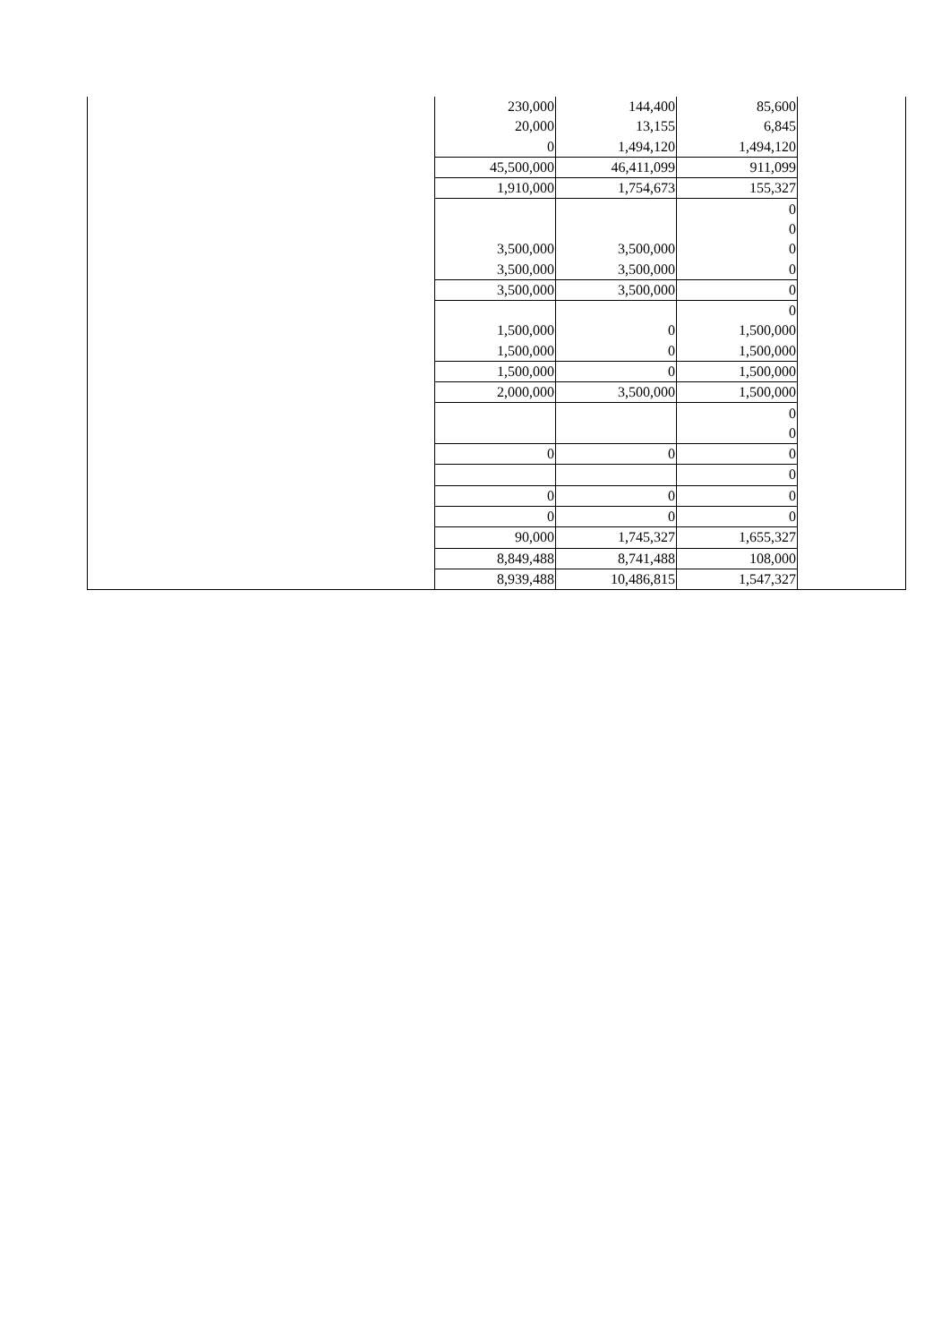| | 230,000 | 144,400 | 85,600 | |
| | 20,000 | 13,155 | 6,845 | |
| | 0 | 1,494,120 | 1,494,120 | |
| | 45,500,000 | 46,411,099 | 911,099 | |
| | 1,910,000 | 1,754,673 | 155,327 | |
| | | | 0 | |
| | | | 0 | |
| | 3,500,000 | 3,500,000 | 0 | |
| | 3,500,000 | 3,500,000 | 0 | |
| | 3,500,000 | 3,500,000 | 0 | |
| | | | 0 | |
| | 1,500,000 | 0 | 1,500,000 | |
| | 1,500,000 | 0 | 1,500,000 | |
| | 1,500,000 | 0 | 1,500,000 | |
| | 2,000,000 | 3,500,000 | 1,500,000 | |
| | | | 0 | |
| | | | 0 | |
| | 0 | 0 | 0 | |
| | | | 0 | |
| | 0 | 0 | 0 | |
| | 0 | 0 | 0 | |
| | 90,000 | 1,745,327 | 1,655,327 | |
| | 8,849,488 | 8,741,488 | 108,000 | |
| | 8,939,488 | 10,486,815 | 1,547,327 | |